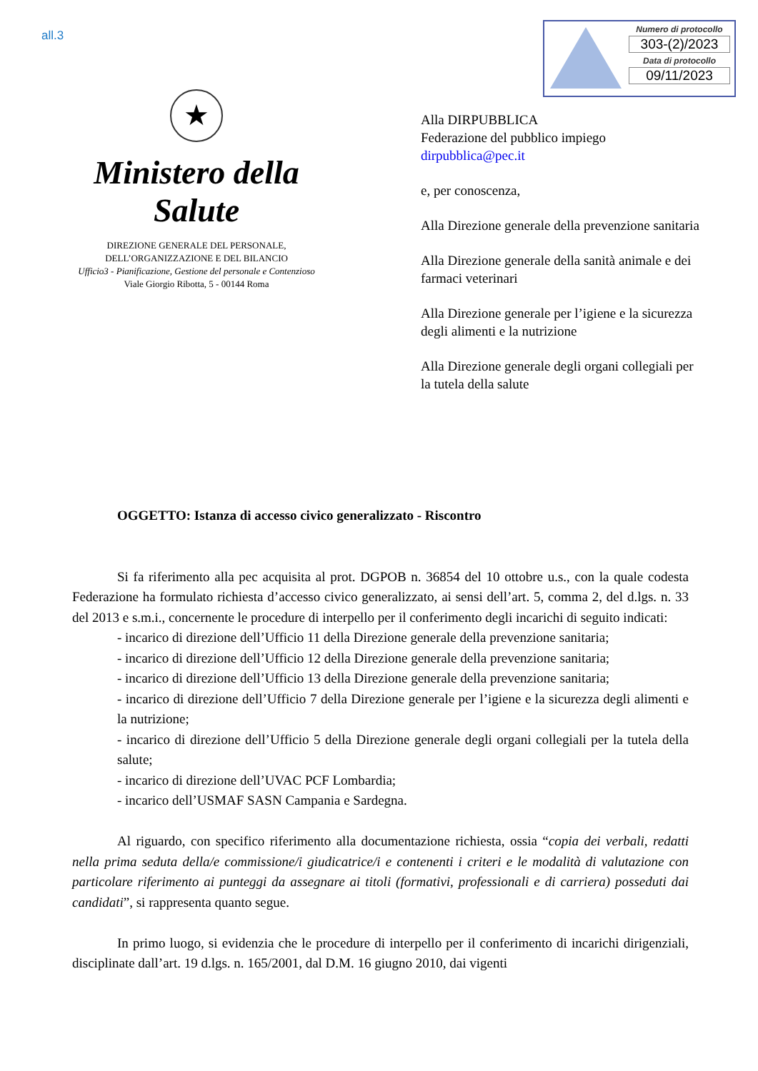all.3
Numero di protocollo
303-(2)/2023
Data di protocollo
09/11/2023
★
Ministero della Salute
DIREZIONE GENERALE DEL PERSONALE,
DELL’ORGANIZZAZIONE E DEL BILANCIO
Ufficio3 - Pianificazione, Gestione del personale e Contenzioso
Viale Giorgio Ribotta, 5 - 00144 Roma
Alla DIRPUBBLICA
Federazione del pubblico impiego
dirpubblica@pec.it
e, per conoscenza,
Alla Direzione generale della prevenzione sanitaria
Alla Direzione generale della sanità animale e dei farmaci veterinari
Alla Direzione generale per l’igiene e la sicurezza degli alimenti e la nutrizione
Alla Direzione generale degli organi collegiali per la tutela della salute
OGGETTO: Istanza di accesso civico generalizzato - Riscontro
Si fa riferimento alla pec acquisita al prot. DGPOB n. 36854 del 10 ottobre u.s., con la quale codesta Federazione ha formulato richiesta d’accesso civico generalizzato, ai sensi dell’art. 5, comma 2, del d.lgs. n. 33 del 2013 e s.m.i., concernente le procedure di interpello per il conferimento degli incarichi di seguito indicati:
- incarico di direzione dell’Ufficio 11 della Direzione generale della prevenzione sanitaria;
- incarico di direzione dell’Ufficio 12 della Direzione generale della prevenzione sanitaria;
- incarico di direzione dell’Ufficio 13 della Direzione generale della prevenzione sanitaria;
- incarico di direzione dell’Ufficio 7 della Direzione generale per l’igiene e la sicurezza degli alimenti e la nutrizione;
- incarico di direzione dell’Ufficio 5 della Direzione generale degli organi collegiali per la tutela della salute;
- incarico di direzione dell’UVAC PCF Lombardia;
- incarico dell’USMAF SASN Campania e Sardegna.
Al riguardo, con specifico riferimento alla documentazione richiesta, ossia “copia dei verbali, redatti nella prima seduta della/e commissione/i giudicatrice/i e contenenti i criteri e le modalità di valutazione con particolare riferimento ai punteggi da assegnare ai titoli (formativi, professionali e di carriera) posseduti dai candidati”, si rappresenta quanto segue.
In primo luogo, si evidenzia che le procedure di interpello per il conferimento di incarichi dirigenziali, disciplinate dall’art. 19 d.lgs. n. 165/2001, dal D.M. 16 giugno 2010, dai vigenti